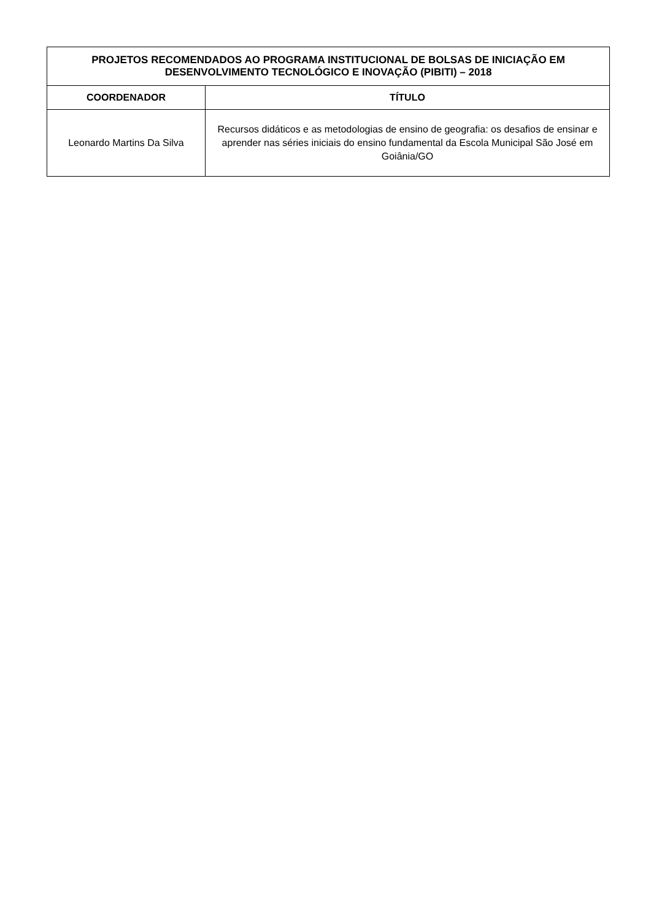| PROJETOS RECOMENDADOS AO PROGRAMA INSTITUCIONAL DE BOLSAS DE INICIAÇÃO EM DESENVOLVIMENTO TECNOLÓGICO E INOVAÇÃO (PIBITI) – 2018 | |
| --- | --- |
| COORDENADOR | TÍTULO |
| Leonardo Martins Da Silva | Recursos didáticos e as metodologias de ensino de geografia: os desafios de ensinar e aprender nas séries iniciais do ensino fundamental da Escola Municipal São José em Goiânia/GO |